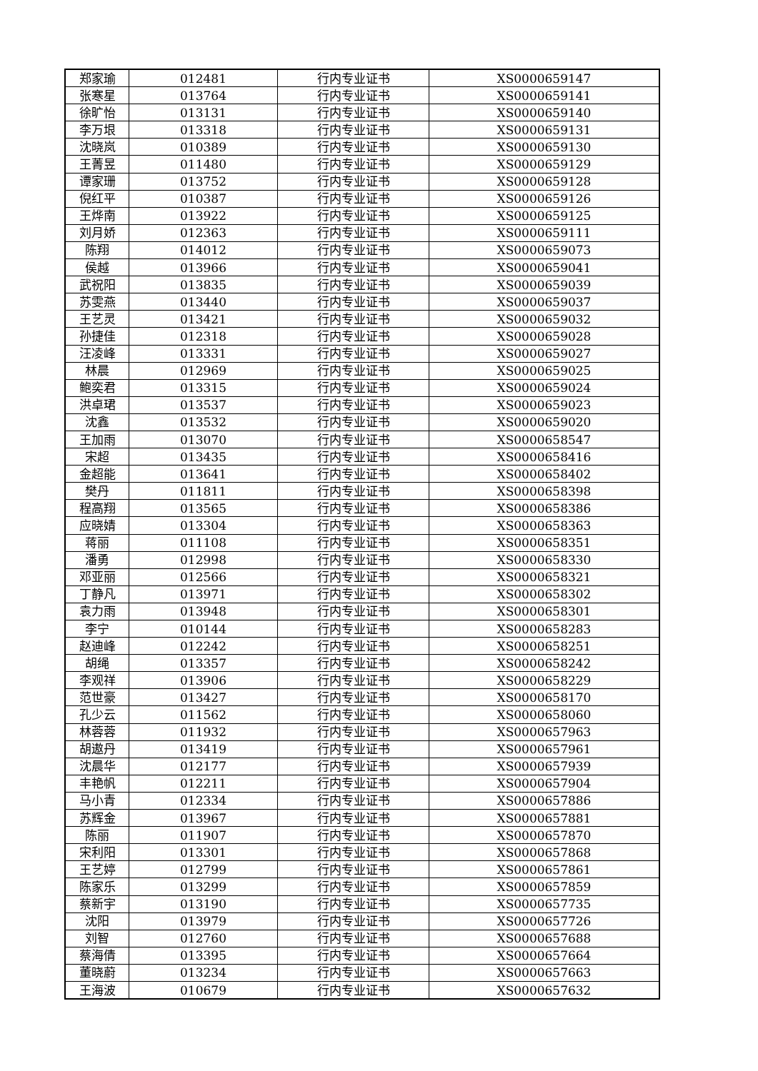| 郑家瑜 | 012481 | 行内专业证书 | XS0000659147 |
| 张寒星 | 013764 | 行内专业证书 | XS0000659141 |
| 徐旷怡 | 013131 | 行内专业证书 | XS0000659140 |
| 李万垠 | 013318 | 行内专业证书 | XS0000659131 |
| 沈晓岚 | 010389 | 行内专业证书 | XS0000659130 |
| 王菁昱 | 011480 | 行内专业证书 | XS0000659129 |
| 谭家珊 | 013752 | 行内专业证书 | XS0000659128 |
| 倪红平 | 010387 | 行内专业证书 | XS0000659126 |
| 王烨南 | 013922 | 行内专业证书 | XS0000659125 |
| 刘月娇 | 012363 | 行内专业证书 | XS0000659111 |
| 陈翔 | 014012 | 行内专业证书 | XS0000659073 |
| 侯越 | 013966 | 行内专业证书 | XS0000659041 |
| 武祝阳 | 013835 | 行内专业证书 | XS0000659039 |
| 苏雯燕 | 013440 | 行内专业证书 | XS0000659037 |
| 王艺灵 | 013421 | 行内专业证书 | XS0000659032 |
| 孙捷佳 | 012318 | 行内专业证书 | XS0000659028 |
| 汪凌峰 | 013331 | 行内专业证书 | XS0000659027 |
| 林晨 | 012969 | 行内专业证书 | XS0000659025 |
| 鲍奕君 | 013315 | 行内专业证书 | XS0000659024 |
| 洪卓珺 | 013537 | 行内专业证书 | XS0000659023 |
| 沈鑫 | 013532 | 行内专业证书 | XS0000659020 |
| 王加雨 | 013070 | 行内专业证书 | XS0000658547 |
| 宋超 | 013435 | 行内专业证书 | XS0000658416 |
| 金超能 | 013641 | 行内专业证书 | XS0000658402 |
| 樊丹 | 011811 | 行内专业证书 | XS0000658398 |
| 程高翔 | 013565 | 行内专业证书 | XS0000658386 |
| 应晓婧 | 013304 | 行内专业证书 | XS0000658363 |
| 蒋丽 | 011108 | 行内专业证书 | XS0000658351 |
| 潘勇 | 012998 | 行内专业证书 | XS0000658330 |
| 邓亚丽 | 012566 | 行内专业证书 | XS0000658321 |
| 丁静凡 | 013971 | 行内专业证书 | XS0000658302 |
| 袁力雨 | 013948 | 行内专业证书 | XS0000658301 |
| 李宁 | 010144 | 行内专业证书 | XS0000658283 |
| 赵迪峰 | 012242 | 行内专业证书 | XS0000658251 |
| 胡绳 | 013357 | 行内专业证书 | XS0000658242 |
| 李观祥 | 013906 | 行内专业证书 | XS0000658229 |
| 范世豪 | 013427 | 行内专业证书 | XS0000658170 |
| 孔少云 | 011562 | 行内专业证书 | XS0000658060 |
| 林蓉蓉 | 011932 | 行内专业证书 | XS0000657963 |
| 胡遨丹 | 013419 | 行内专业证书 | XS0000657961 |
| 沈晨华 | 012177 | 行内专业证书 | XS0000657939 |
| 丰艳帆 | 012211 | 行内专业证书 | XS0000657904 |
| 马小青 | 012334 | 行内专业证书 | XS0000657886 |
| 苏辉金 | 013967 | 行内专业证书 | XS0000657881 |
| 陈丽 | 011907 | 行内专业证书 | XS0000657870 |
| 宋利阳 | 013301 | 行内专业证书 | XS0000657868 |
| 王艺婷 | 012799 | 行内专业证书 | XS0000657861 |
| 陈家乐 | 013299 | 行内专业证书 | XS0000657859 |
| 蔡新宇 | 013190 | 行内专业证书 | XS0000657735 |
| 沈阳 | 013979 | 行内专业证书 | XS0000657726 |
| 刘智 | 012760 | 行内专业证书 | XS0000657688 |
| 蔡海倩 | 013395 | 行内专业证书 | XS0000657664 |
| 董晓蔚 | 013234 | 行内专业证书 | XS0000657663 |
| 王海波 | 010679 | 行内专业证书 | XS0000657632 |